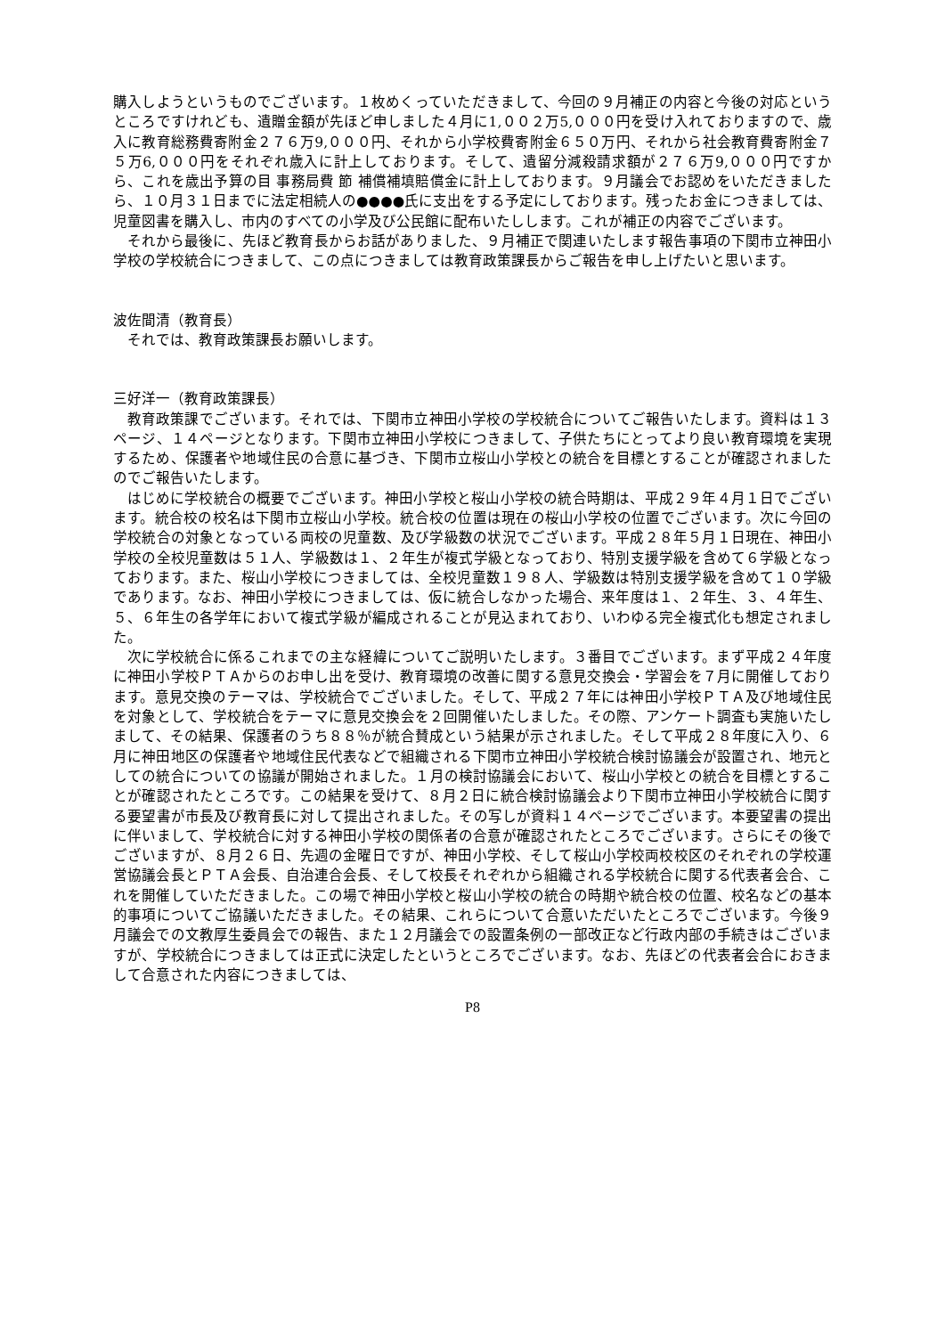購入しようというものでございます。１枚めくっていただきまして、今回の９月補正の内容と今後の対応というところですけれども、遺贈金額が先ほど申しました４月に1,００２万5,０００円を受け入れておりますので、歳入に教育総務費寄附金２７６万9,０００円、それから小学校費寄附金６５０万円、それから社会教育費寄附金７５万6,０００円をそれぞれ歳入に計上しております。そして、遺留分減殺請求額が２７６万9,０００円ですから、これを歳出予算の目 事務局費 節 補償補填賠償金に計上しております。９月議会でお認めをいただきましたら、１０月３１日までに法定相続人の●●●●氏に支出をする予定にしております。残ったお金につきましては、児童図書を購入し、市内のすべての小学及び公民館に配布いたしします。これが補正の内容でございます。
それから最後に、先ほど教育長からお話がありました、９月補正で関連いたします報告事項の下関市立神田小学校の学校統合につきまして、この点につきましては教育政策課長からご報告を申し上げたいと思います。
波佐間清（教育長）
それでは、教育政策課長お願いします。
三好洋一（教育政策課長）
教育政策課でございます。それでは、下関市立神田小学校の学校統合についてご報告いたします。資料は１３ページ、１４ページとなります。下関市立神田小学校につきまして、子供たちにとってより良い教育環境を実現するため、保護者や地域住民の合意に基づき、下関市立桜山小学校との統合を目標とすることが確認されましたのでご報告いたします。
はじめに学校統合の概要でございます。神田小学校と桜山小学校の統合時期は、平成２９年４月１日でございます。統合校の校名は下関市立桜山小学校。統合校の位置は現在の桜山小学校の位置でございます。次に今回の学校統合の対象となっている両校の児童数、及び学級数の状況でございます。平成２８年５月１日現在、神田小学校の全校児童数は５１人、学級数は１、２年生が複式学級となっており、特別支援学級を含めて６学級となっております。また、桜山小学校につきましては、全校児童数１９８人、学級数は特別支援学級を含めて１０学級であります。なお、神田小学校につきましては、仮に統合しなかった場合、来年度は１、２年生、３、４年生、５、６年生の各学年において複式学級が編成されることが見込まれており、いわゆる完全複式化も想定されました。
次に学校統合に係るこれまでの主な経緯についてご説明いたします。３番目でございます。まず平成２４年度に神田小学校ＰＴＡからのお申し出を受け、教育環境の改善に関する意見交換会・学習会を７月に開催しております。意見交換のテーマは、学校統合でございました。そして、平成２７年には神田小学校ＰＴＡ及び地域住民を対象として、学校統合をテーマに意見交換会を２回開催いたしました。その際、アンケート調査も実施いたしまして、その結果、保護者のうち８８％が統合賛成という結果が示されました。そして平成２８年度に入り、６月に神田地区の保護者や地域住民代表などで組織される下関市立神田小学校統合検討協議会が設置され、地元としての統合についての協議が開始されました。１月の検討協議会において、桜山小学校との統合を目標とすることが確認されたところです。この結果を受けて、８月２日に統合検討協議会より下関市立神田小学校統合に関する要望書が市長及び教育長に対して提出されました。その写しが資料１４ページでございます。本要望書の提出に伴いまして、学校統合に対する神田小学校の関係者の合意が確認されたところでございます。さらにその後でございますが、８月２６日、先週の金曜日ですが、神田小学校、そして桜山小学校両校校区のそれぞれの学校運営協議会長とＰＴＡ会長、自治連合会長、そして校長それぞれから組織される学校統合に関する代表者会合、これを開催していただきました。この場で神田小学校と桜山小学校の統合の時期や統合校の位置、校名などの基本的事項についてご協議いただきました。その結果、これらについて合意いただいたところでございます。今後９月議会での文教厚生委員会での報告、また１２月議会での設置条例の一部改正など行政内部の手続きはございますが、学校統合につきましては正式に決定したというところでございます。なお、先ほどの代表者会合におきまして合意された内容につきましては、
P8